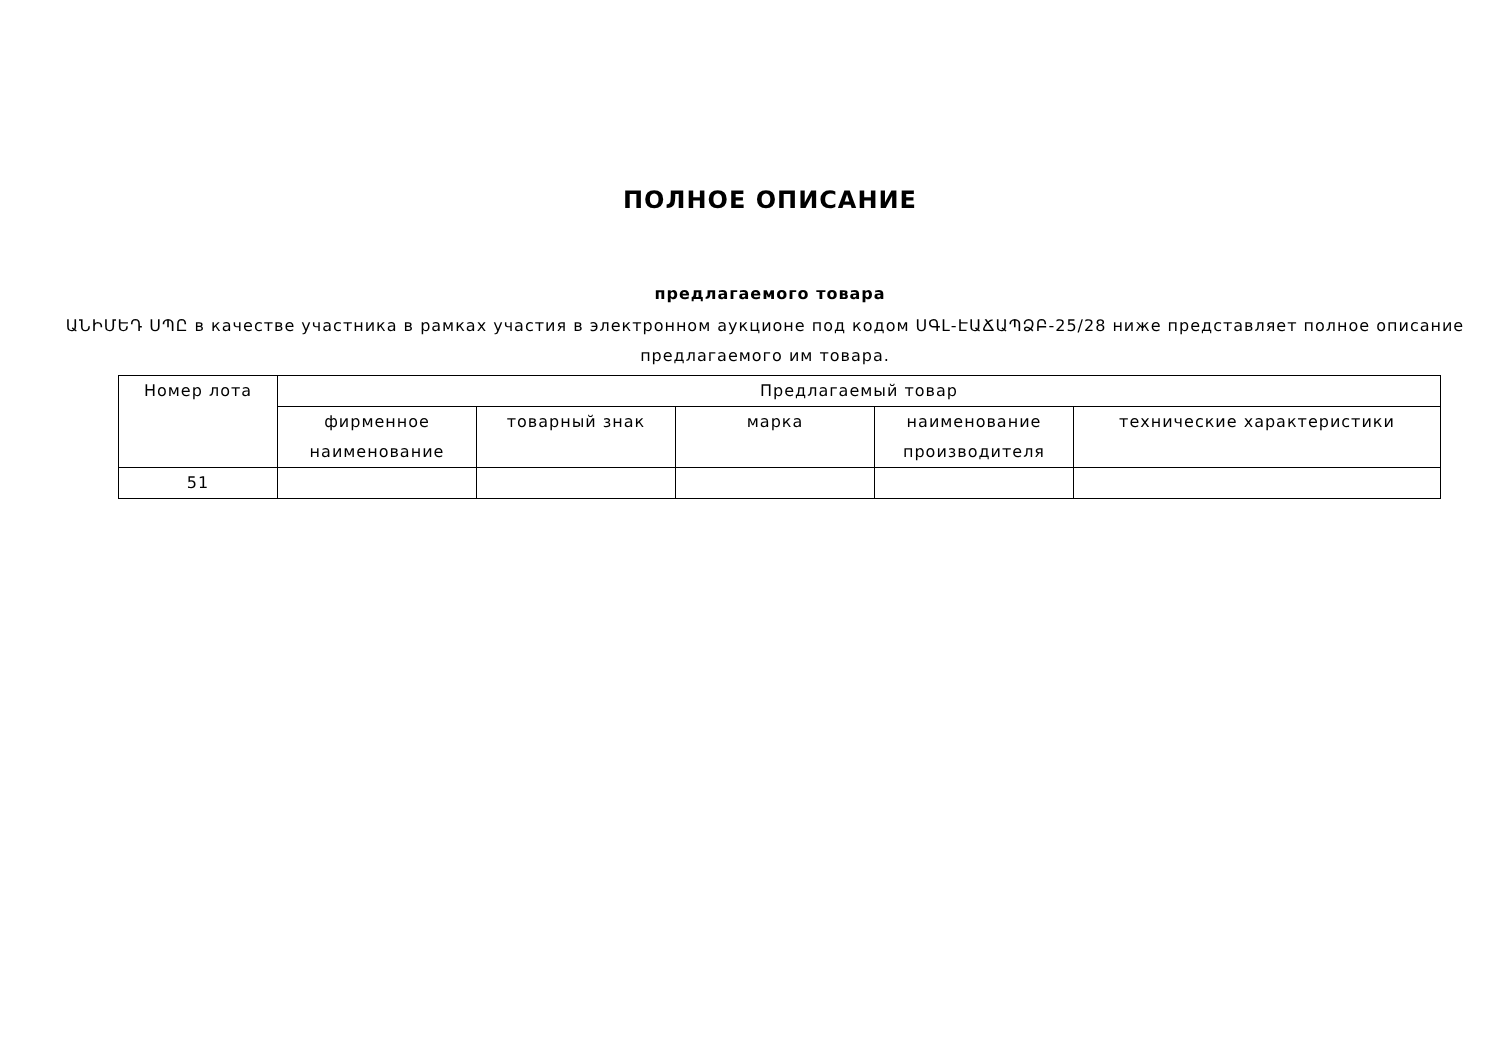ПОЛНОЕ ОПИСАНИЕ
предлагаемого товара
ԱՆԻՄԵԴ ՍՊԸ в качестве участника в рамках участия в электронном аукционе под кодом ՍԳԼ-ԷԱՃԱՊՁԲ-25/28 ниже представляет полное описание предлагаемого им товара.
| Номер лота | Предлагаемый товар | | | | |
| --- | --- | --- | --- | --- | --- |
| | фирменное наименование | товарный знак | марка | наименование производителя | технические характеристики |
| 51 | | | | | |